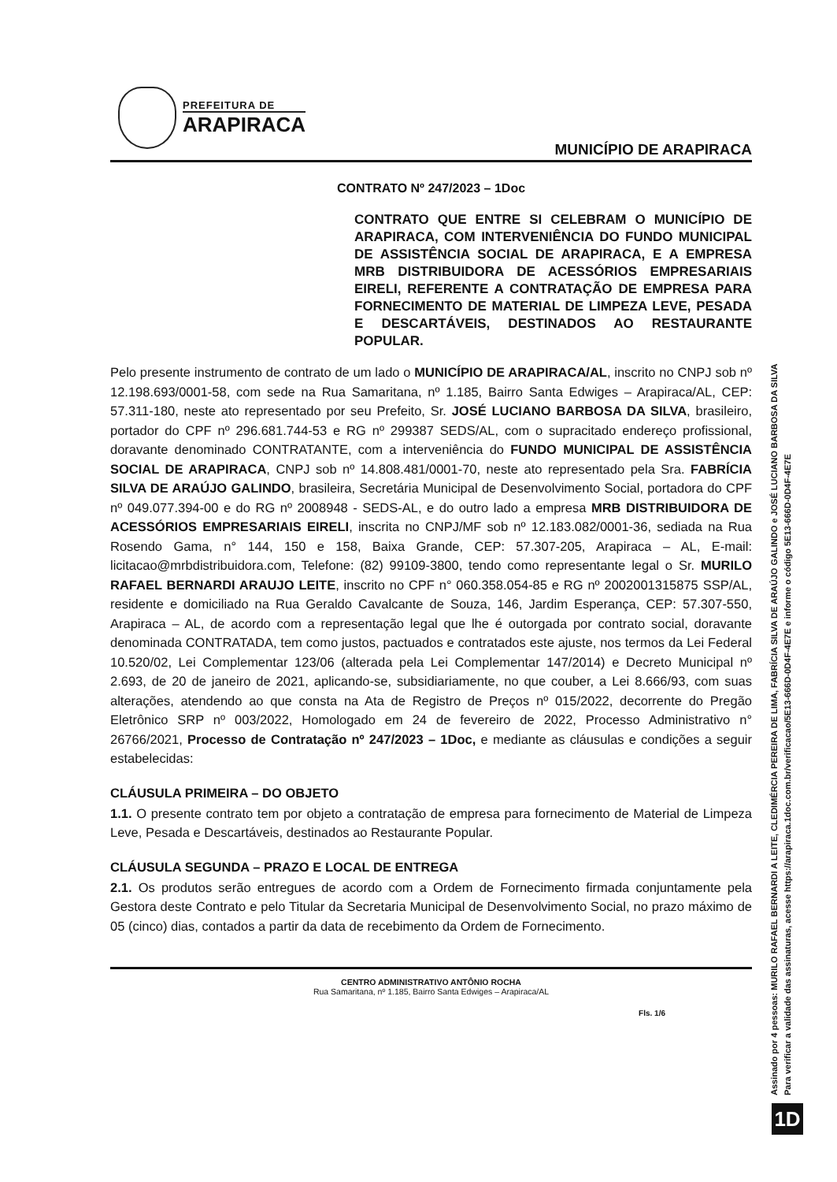PREFEITURA DE
ARAPIRACA
MUNICÍPIO DE ARAPIRACA
CONTRATO Nº 247/2023 – 1Doc
CONTRATO QUE ENTRE SI CELEBRAM O MUNICÍPIO DE ARAPIRACA, COM INTERVENIÊNCIA DO FUNDO MUNICIPAL DE ASSISTÊNCIA SOCIAL DE ARAPIRACA, E A EMPRESA MRB DISTRIBUIDORA DE ACESSÓRIOS EMPRESARIAIS EIRELI, REFERENTE A CONTRATAÇÃO DE EMPRESA PARA FORNECIMENTO DE MATERIAL DE LIMPEZA LEVE, PESADA E DESCARTÁVEIS, DESTINADOS AO RESTAURANTE POPULAR.
Pelo presente instrumento de contrato de um lado o MUNICÍPIO DE ARAPIRACA/AL, inscrito no CNPJ sob nº 12.198.693/0001-58, com sede na Rua Samaritana, nº 1.185, Bairro Santa Edwiges – Arapiraca/AL, CEP: 57.311-180, neste ato representado por seu Prefeito, Sr. JOSÉ LUCIANO BARBOSA DA SILVA, brasileiro, portador do CPF nº 296.681.744-53 e RG nº 299387 SEDS/AL, com o supracitado endereço profissional, doravante denominado CONTRATANTE, com a interveniência do FUNDO MUNICIPAL DE ASSISTÊNCIA SOCIAL DE ARAPIRACA, CNPJ sob nº 14.808.481/0001-70, neste ato representado pela Sra. FABRÍCIA SILVA DE ARAÚJO GALINDO, brasileira, Secretária Municipal de Desenvolvimento Social, portadora do CPF nº 049.077.394-00 e do RG nº 2008948 - SEDS-AL, e do outro lado a empresa MRB DISTRIBUIDORA DE ACESSÓRIOS EMPRESARIAIS EIRELI, inscrita no CNPJ/MF sob nº 12.183.082/0001-36, sediada na Rua Rosendo Gama, n° 144, 150 e 158, Baixa Grande, CEP: 57.307-205, Arapiraca – AL, E-mail: licitacao@mrbdistribuidora.com, Telefone: (82) 99109-3800, tendo como representante legal o Sr. MURILO RAFAEL BERNARDI ARAUJO LEITE, inscrito no CPF n° 060.358.054-85 e RG nº 2002001315875 SSP/AL, residente e domiciliado na Rua Geraldo Cavalcante de Souza, 146, Jardim Esperança, CEP: 57.307-550, Arapiraca – AL, de acordo com a representação legal que lhe é outorgada por contrato social, doravante denominada CONTRATADA, tem como justos, pactuados e contratados este ajuste, nos termos da Lei Federal 10.520/02, Lei Complementar 123/06 (alterada pela Lei Complementar 147/2014) e Decreto Municipal nº 2.693, de 20 de janeiro de 2021, aplicando-se, subsidiariamente, no que couber, a Lei 8.666/93, com suas alterações, atendendo ao que consta na Ata de Registro de Preços nº 015/2022, decorrente do Pregão Eletrônico SRP nº 003/2022, Homologado em 24 de fevereiro de 2022, Processo Administrativo n° 26766/2021, Processo de Contratação nº 247/2023 – 1Doc, e mediante as cláusulas e condições a seguir estabelecidas:
CLÁUSULA PRIMEIRA – DO OBJETO
1.1. O presente contrato tem por objeto a contratação de empresa para fornecimento de Material de Limpeza Leve, Pesada e Descartáveis, destinados ao Restaurante Popular.
CLÁUSULA SEGUNDA – PRAZO E LOCAL DE ENTREGA
2.1. Os produtos serão entregues de acordo com a Ordem de Fornecimento firmada conjuntamente pela Gestora deste Contrato e pelo Titular da Secretaria Municipal de Desenvolvimento Social, no prazo máximo de 05 (cinco) dias, contados a partir da data de recebimento da Ordem de Fornecimento.
CENTRO ADMINISTRATIVO ANTÔNIO ROCHA
Rua Samaritana, nº 1.185, Bairro Santa Edwiges – Arapiraca/AL
Fls. 1/6
Assinado por 4 pessoas: MURILO RAFAEL BERNARDI A LEITE, CLEDIMÉRCIA PEREIRA DE LIMA, FABRÍCIA SILVA DE ARAÚJO GALINDO e JOSÉ LUCIANO BARBOSA DA SILVA
Para verificar a validade das assinaturas, acesse https://arapiraca.1doc.com.br/verificacao/5E13-666D-0D4F-4E7E e informe o código 5E13-666D-0D4F-4E7E
1D